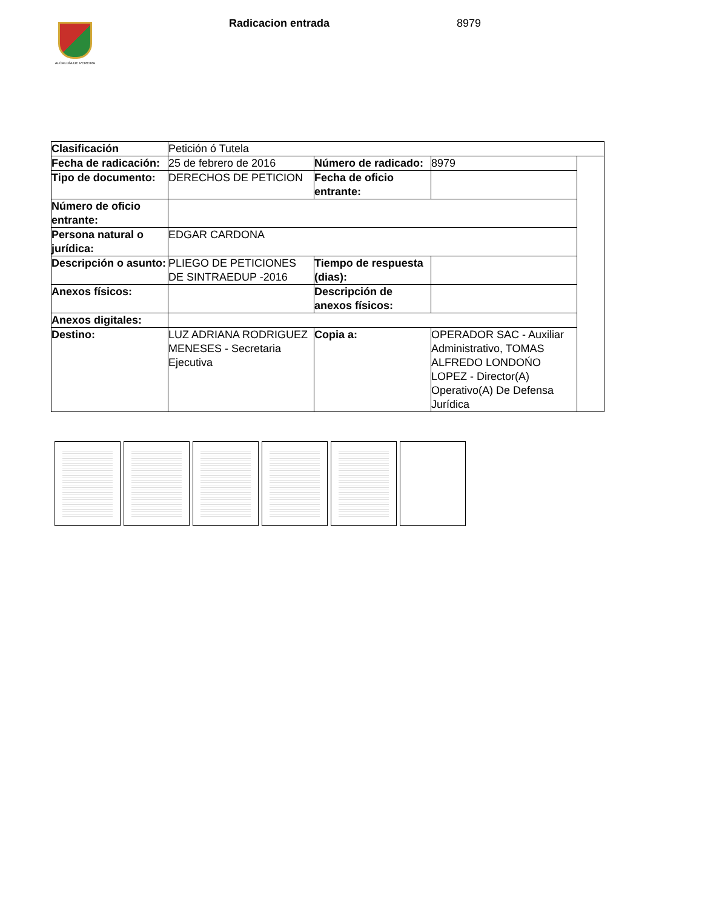ALCALDÍA DE PEREIRA
Radicacion entrada 8979
| Clasificación | Petición ó Tutela | | | |
| Fecha de radicación: | 25 de febrero de 2016 | Número de radicado: | 8979 | |
| Tipo de documento: | DERECHOS DE PETICION | Fecha de oficio entrante: | | |
| Número de oficio entrante: | | | | |
| Persona natural o jurídica: | EDGAR CARDONA | | | |
| Descripción o asunto: | PLIEGO DE PETICIONES DE SINTRAEDUP -2016 | Tiempo de respuesta (dias): | | |
| Anexos físicos: | | Descripción de anexos físicos: | | |
| Anexos digitales: | | | | |
| Destino: | LUZ ADRIANA RODRIGUEZ MENESES - Secretaria Ejecutiva | Copia a: | OPERADOR SAC - Auxiliar Administrativo, TOMAS ALFREDO LONDOŃO LOPEZ - Director(A) Operativo(A) De Defensa Jurídica | |